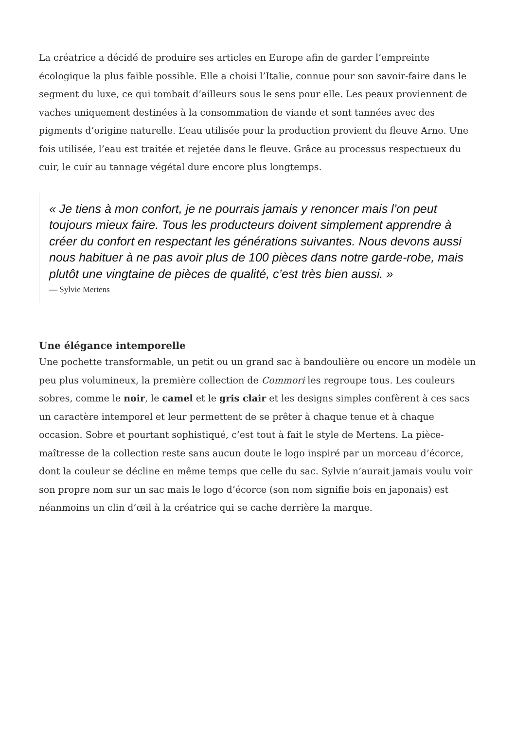La créatrice a décidé de produire ses articles en Europe afin de garder l’empreinte écologique la plus faible possible. Elle a choisi l’Italie, connue pour son savoir-faire dans le segment du luxe, ce qui tombait d’ailleurs sous le sens pour elle. Les peaux proviennent de vaches uniquement destinées à la consommation de viande et sont tannées avec des pigments d’origine naturelle. L’eau utilisée pour la production provient du fleuve Arno. Une fois utilisée, l’eau est traitée et rejetée dans le fleuve. Grâce au processus respectueux du cuir, le cuir au tannage végétal dure encore plus longtemps.
« Je tiens à mon confort, je ne pourrais jamais y renoncer mais l’on peut toujours mieux faire. Tous les producteurs doivent simplement apprendre à créer du confort en respectant les générations suivantes. Nous devons aussi nous habituer à ne pas avoir plus de 100 pièces dans notre garde-robe, mais plutôt une vingtaine de pièces de qualité, c’est très bien aussi. »
— Sylvie Mertens
Une élégance intemporelle
Une pochette transformable, un petit ou un grand sac à bandoulière ou encore un modèle un peu plus volumineux, la première collection de Commori les regroupe tous. Les couleurs sobres, comme le noir, le camel et le gris clair et les designs simples confèrent à ces sacs un caractère intemporel et leur permettent de se prêter à chaque tenue et à chaque occasion. Sobre et pourtant sophistiqué, c’est tout à fait le style de Mertens. La pièce-maîtresse de la collection reste sans aucun doute le logo inspiré par un morceau d’écorce, dont la couleur se décline en même temps que celle du sac. Sylvie n’aurait jamais voulu voir son propre nom sur un sac mais le logo d’écorce (son nom signifie bois en japonais) est néanmoins un clin d’œil à la créatrice qui se cache derrière la marque.